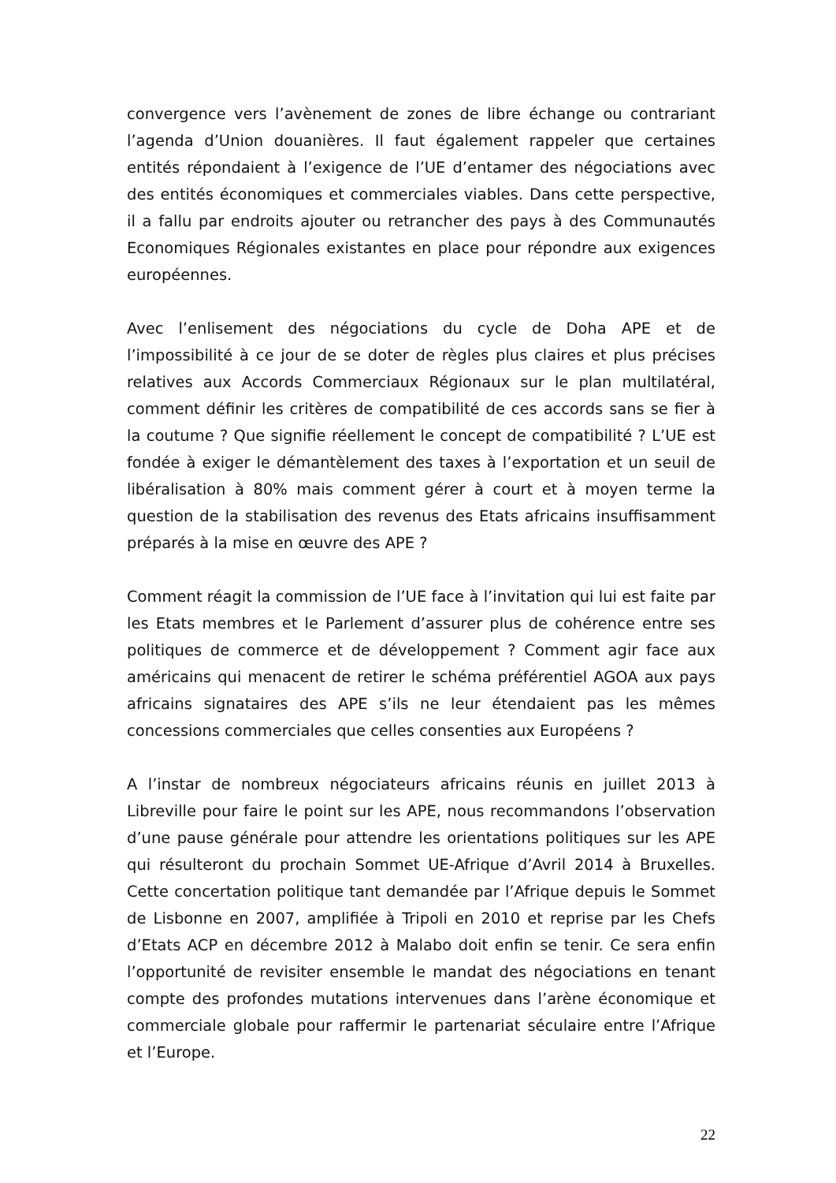convergence vers l’avènement de zones de libre échange ou contrariant l’agenda d’Union douanières. Il faut également rappeler que certaines entités répondaient à l’exigence de l’UE d’entamer des négociations avec des entités économiques et commerciales viables. Dans cette perspective, il a fallu par endroits ajouter ou retrancher des pays à des Communautés Economiques Régionales existantes en place pour répondre aux exigences européennes.
Avec l’enlisement des négociations du cycle de Doha APE et de l’impossibilité à ce jour de se doter de règles plus claires et plus précises relatives aux Accords Commerciaux Régionaux sur le plan multilatéral, comment définir les critères de compatibilité de ces accords sans se fier à la coutume ? Que signifie réellement le concept de compatibilité ? L’UE est fondée à exiger le démantèlement des taxes à l’exportation et un seuil de libéralisation à 80% mais comment gérer à court et à moyen terme la question de la stabilisation des revenus des Etats africains insuffisamment préparés à la mise en œuvre des APE ?
Comment réagit la commission de l’UE face à l’invitation qui lui est faite par les Etats membres et le Parlement d’assurer plus de cohérence entre ses politiques de commerce et de développement ? Comment agir face aux américains qui menacent de retirer le schéma préférentiel AGOA aux pays africains signataires des APE s’ils ne leur étendaient pas les mêmes concessions commerciales que celles consenties aux Européens ?
A l’instar de nombreux négociateurs africains réunis en juillet 2013 à Libreville pour faire le point sur les APE, nous recommandons l’observation d’une pause générale pour attendre les orientations politiques sur les APE qui résulteront du prochain Sommet UE-Afrique d’Avril 2014 à Bruxelles. Cette concertation politique tant demandée par l’Afrique depuis le Sommet de Lisbonne en 2007, amplifiée à Tripoli en 2010 et reprise par les Chefs d’Etats ACP en décembre 2012 à Malabo doit enfin se tenir. Ce sera enfin l’opportunité de revisiter ensemble le mandat des négociations en tenant compte des profondes mutations intervenues dans l’arène économique et commerciale globale pour raffermir le partenariat séculaire entre l’Afrique et l’Europe.
22